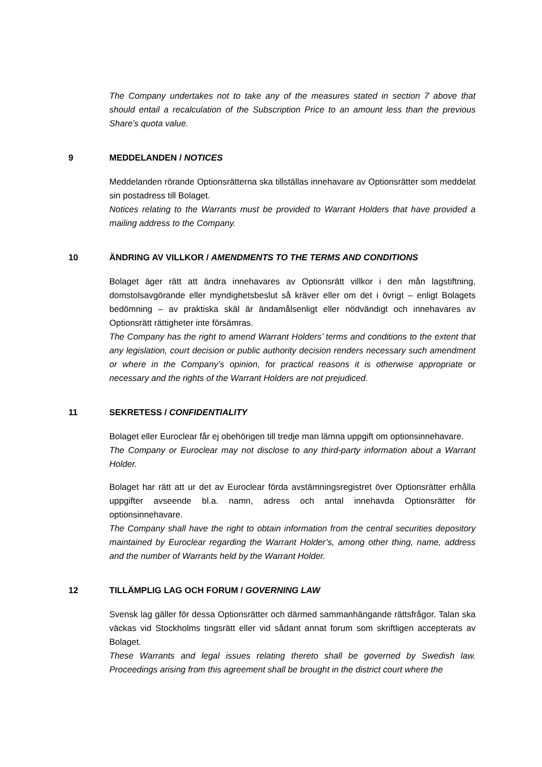The Company undertakes not to take any of the measures stated in section 7 above that should entail a recalculation of the Subscription Price to an amount less than the previous Share’s quota value.
9 MEDDELANDEN / NOTICES
Meddelanden rörande Optionsrätterna ska tillställas innehavare av Optionsrätter som meddelat sin postadress till Bolaget.
Notices relating to the Warrants must be provided to Warrant Holders that have provided a mailing address to the Company.
10 ÄNDRING AV VILLKOR / AMENDMENTS TO THE TERMS AND CONDITIONS
Bolaget äger rätt att ändra innehavares av Optionsrätt villkor i den mån lagstiftning, domstolsavgörande eller myndighetsbeslut så kräver eller om det i övrigt – enligt Bolagets bedömning – av praktiska skäl är ändamålsenligt eller nödvändigt och innehavares av Optionsrätt rättigheter inte försämras.
The Company has the right to amend Warrant Holders’ terms and conditions to the extent that any legislation, court decision or public authority decision renders necessary such amendment or where in the Company’s opinion, for practical reasons it is otherwise appropriate or necessary and the rights of the Warrant Holders are not prejudiced.
11 SEKRETESS / CONFIDENTIALITY
Bolaget eller Euroclear får ej obehörigen till tredje man lämna uppgift om optionsinnehavare.
The Company or Euroclear may not disclose to any third-party information about a Warrant Holder.
Bolaget har rätt att ur det av Euroclear förda avstämningsregistret över Optionsrätter erhålla uppgifter avseende bl.a. namn, adress och antal innehavda Optionsrätter för optionsinnehavare.
The Company shall have the right to obtain information from the central securities depository maintained by Euroclear regarding the Warrant Holder’s, among other thing, name, address and the number of Warrants held by the Warrant Holder.
12 TILLÄMPLIG LAG OCH FORUM / GOVERNING LAW
Svensk lag gäller för dessa Optionsrätter och därmed sammanhängande rättsfrågor. Talan ska väckas vid Stockholms tingsrätt eller vid sådant annat forum som skriftligen accepterats av Bolaget.
These Warrants and legal issues relating thereto shall be governed by Swedish law. Proceedings arising from this agreement shall be brought in the district court where the